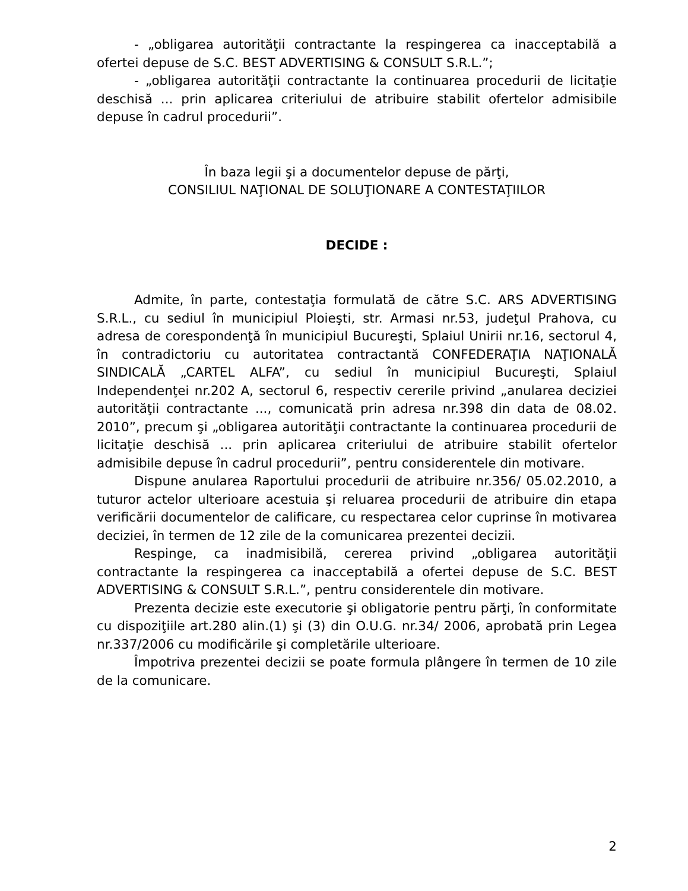- „obligarea autorităţii contractante la respingerea ca inacceptabilă a ofertei depuse de S.C. BEST ADVERTISING & CONSULT S.R.L.”;
- „obligarea autorităţii contractante la continuarea procedurii de licitaţie deschisă ... prin aplicarea criteriului de atribuire stabilit ofertelor admisibile depuse în cadrul procedurii”.
În baza legii şi a documentelor depuse de părţi,
CONSILIUL NAŢIONAL DE SOLUŢIONARE A CONTESTAŢIILOR
DECIDE :
Admite, în parte, contestaţia formulată de către S.C. ARS ADVERTISING S.R.L., cu sediul în municipiul Ploieşti, str. Armasi nr.53, judeţul Prahova, cu adresa de corespondenţă în municipiul Bucureşti, Splaiul Unirii nr.16, sectorul 4, în contradictoriu cu autoritatea contractantă CONFEDERAŢIA NAŢIONALĂ SINDICALĂ „CARTEL ALFA”, cu sediul în municipiul Bucureşti, Splaiul Independenţei nr.202 A, sectorul 6, respectiv cererile privind „anularea deciziei autorităţii contractante ..., comunicată prin adresa nr.398 din data de 08.02. 2010”, precum şi „obligarea autorităţii contractante la continuarea procedurii de licitaţie deschisă ... prin aplicarea criteriului de atribuire stabilit ofertelor admisibile depuse în cadrul procedurii”, pentru considerentele din motivare.
Dispune anularea Raportului procedurii de atribuire nr.356/ 05.02.2010, a tuturor actelor ulterioare acestuia şi reluarea procedurii de atribuire din etapa verificării documentelor de calificare, cu respectarea celor cuprinse în motivarea deciziei, în termen de 12 zile de la comunicarea prezentei decizii.
Respinge, ca inadmisibilă, cererea privind „obligarea autorităţii contractante la respingerea ca inacceptabilă a ofertei depuse de S.C. BEST ADVERTISING & CONSULT S.R.L.”, pentru considerentele din motivare.
Prezenta decizie este executorie şi obligatorie pentru părţi, în conformitate cu dispoziţiile art.280 alin.(1) şi (3) din O.U.G. nr.34/ 2006, aprobată prin Legea nr.337/2006 cu modificările şi completările ulterioare.
Împotriva prezentei decizii se poate formula plângere în termen de 10 zile de la comunicare.
2